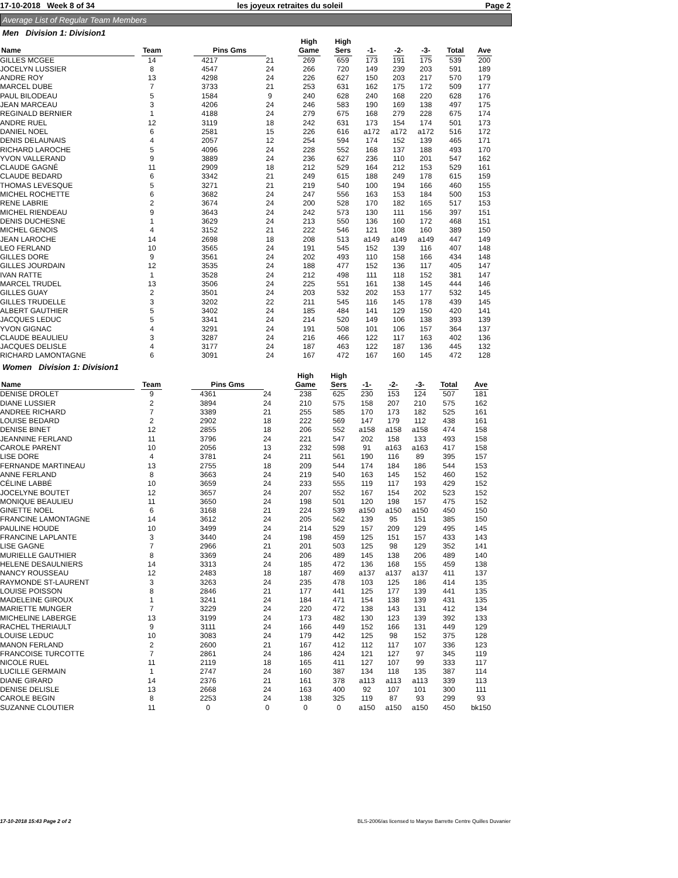17-10-2018 Week 8 of 34 les joyeux retraites du soleil Page 2
Average List of Regular Team Members
Men Division 1: Division1
| Name | Team | Pins Gms | | High Game | High Sers | -1- | -2- | -3- | Total | Ave |
| --- | --- | --- | --- | --- | --- | --- | --- | --- | --- | --- |
| GILLES MCGEE | 14 | 4217 | 21 | 269 | 659 | 173 | 191 | 175 | 539 | 200 |
| JOCELYN LUSSIER | 8 | 4547 | 24 | 266 | 720 | 149 | 239 | 203 | 591 | 189 |
| ANDRE ROY | 13 | 4298 | 24 | 226 | 627 | 150 | 203 | 217 | 570 | 179 |
| MARCEL DUBE | 7 | 3733 | 21 | 253 | 631 | 162 | 175 | 172 | 509 | 177 |
| PAUL BILODEAU | 5 | 1584 | 9 | 240 | 628 | 240 | 168 | 220 | 628 | 176 |
| JEAN MARCEAU | 3 | 4206 | 24 | 246 | 583 | 190 | 169 | 138 | 497 | 175 |
| REGINALD BERNIER | 1 | 4188 | 24 | 279 | 675 | 168 | 279 | 228 | 675 | 174 |
| ANDRE RUEL | 12 | 3119 | 18 | 242 | 631 | 173 | 154 | 174 | 501 | 173 |
| DANIEL NOEL | 6 | 2581 | 15 | 226 | 616 | a172 | a172 | a172 | 516 | 172 |
| DENIS DELAUNAIS | 4 | 2057 | 12 | 254 | 594 | 174 | 152 | 139 | 465 | 171 |
| RICHARD LAROCHE | 5 | 4096 | 24 | 228 | 552 | 168 | 137 | 188 | 493 | 170 |
| YVON VALLERAND | 9 | 3889 | 24 | 236 | 627 | 236 | 110 | 201 | 547 | 162 |
| CLAUDE GAGNÉ | 11 | 2909 | 18 | 212 | 529 | 164 | 212 | 153 | 529 | 161 |
| CLAUDE BEDARD | 6 | 3342 | 21 | 249 | 615 | 188 | 249 | 178 | 615 | 159 |
| THOMAS LEVESQUE | 5 | 3271 | 21 | 219 | 540 | 100 | 194 | 166 | 460 | 155 |
| MICHEL ROCHETTE | 6 | 3682 | 24 | 247 | 556 | 163 | 153 | 184 | 500 | 153 |
| RENE LABRIE | 2 | 3674 | 24 | 200 | 528 | 170 | 182 | 165 | 517 | 153 |
| MICHEL RIENDEAU | 9 | 3643 | 24 | 242 | 573 | 130 | 111 | 156 | 397 | 151 |
| DENIS DUCHESNE | 1 | 3629 | 24 | 213 | 550 | 136 | 160 | 172 | 468 | 151 |
| MICHEL GENOIS | 4 | 3152 | 21 | 222 | 546 | 121 | 108 | 160 | 389 | 150 |
| JEAN LAROCHE | 14 | 2698 | 18 | 208 | 513 | a149 | a149 | a149 | 447 | 149 |
| LEO FERLAND | 10 | 3565 | 24 | 191 | 545 | 152 | 139 | 116 | 407 | 148 |
| GILLES DORE | 9 | 3561 | 24 | 202 | 493 | 110 | 158 | 166 | 434 | 148 |
| GILLES JOURDAIN | 12 | 3535 | 24 | 188 | 477 | 152 | 136 | 117 | 405 | 147 |
| IVAN RATTE | 1 | 3528 | 24 | 212 | 498 | 111 | 118 | 152 | 381 | 147 |
| MARCEL TRUDEL | 13 | 3506 | 24 | 225 | 551 | 161 | 138 | 145 | 444 | 146 |
| GILLES GUAY | 2 | 3501 | 24 | 203 | 532 | 202 | 153 | 177 | 532 | 145 |
| GILLES TRUDELLE | 3 | 3202 | 22 | 211 | 545 | 116 | 145 | 178 | 439 | 145 |
| ALBERT GAUTHIER | 5 | 3402 | 24 | 185 | 484 | 141 | 129 | 150 | 420 | 141 |
| JACQUES LEDUC | 5 | 3341 | 24 | 214 | 520 | 149 | 106 | 138 | 393 | 139 |
| YVON GIGNAC | 4 | 3291 | 24 | 191 | 508 | 101 | 106 | 157 | 364 | 137 |
| CLAUDE BEAULIEU | 3 | 3287 | 24 | 216 | 466 | 122 | 117 | 163 | 402 | 136 |
| JACQUES DELISLE | 4 | 3177 | 24 | 187 | 463 | 122 | 187 | 136 | 445 | 132 |
| RICHARD LAMONTAGNE | 6 | 3091 | 24 | 167 | 472 | 167 | 160 | 145 | 472 | 128 |
Women Division 1: Division1
| Name | Team | Pins Gms | | High Game | High Sers | -1- | -2- | -3- | Total | Ave |
| --- | --- | --- | --- | --- | --- | --- | --- | --- | --- | --- |
| DENISE DROLET | 9 | 4361 | 24 | 238 | 625 | 230 | 153 | 124 | 507 | 181 |
| DIANE LUSSIER | 2 | 3894 | 24 | 210 | 575 | 158 | 207 | 210 | 575 | 162 |
| ANDREE RICHARD | 7 | 3389 | 21 | 255 | 585 | 170 | 173 | 182 | 525 | 161 |
| LOUISE BEDARD | 2 | 2902 | 18 | 222 | 569 | 147 | 179 | 112 | 438 | 161 |
| DENISE BINET | 12 | 2855 | 18 | 206 | 552 | a158 | a158 | a158 | 474 | 158 |
| JEANNINE FERLAND | 11 | 3796 | 24 | 221 | 547 | 202 | 158 | 133 | 493 | 158 |
| CAROLE PARENT | 10 | 2056 | 13 | 232 | 598 | 91 | a163 | a163 | 417 | 158 |
| LISE DORE | 4 | 3781 | 24 | 211 | 561 | 190 | 116 | 89 | 395 | 157 |
| FERNANDE MARTINEAU | 13 | 2755 | 18 | 209 | 544 | 174 | 184 | 186 | 544 | 153 |
| ANNE FERLAND | 8 | 3663 | 24 | 219 | 540 | 163 | 145 | 152 | 460 | 152 |
| CÉLINE LABBÉ | 10 | 3659 | 24 | 233 | 555 | 119 | 117 | 193 | 429 | 152 |
| JOCELYNE BOUTET | 12 | 3657 | 24 | 207 | 552 | 167 | 154 | 202 | 523 | 152 |
| MONIQUE BEAULIEU | 11 | 3650 | 24 | 198 | 501 | 120 | 198 | 157 | 475 | 152 |
| GINETTE NOEL | 6 | 3168 | 21 | 224 | 539 | a150 | a150 | a150 | 450 | 150 |
| FRANCINE LAMONTAGNE | 14 | 3612 | 24 | 205 | 562 | 139 | 95 | 151 | 385 | 150 |
| PAULINE HOUDE | 10 | 3499 | 24 | 214 | 529 | 157 | 209 | 129 | 495 | 145 |
| FRANCINE LAPLANTE | 3 | 3440 | 24 | 198 | 459 | 125 | 151 | 157 | 433 | 143 |
| LISE GAGNE | 7 | 2966 | 21 | 201 | 503 | 125 | 98 | 129 | 352 | 141 |
| MURIELLE GAUTHIER | 8 | 3369 | 24 | 206 | 489 | 145 | 138 | 206 | 489 | 140 |
| HELENE DESAULNIERS | 14 | 3313 | 24 | 185 | 472 | 136 | 168 | 155 | 459 | 138 |
| NANCY ROUSSEAU | 12 | 2483 | 18 | 187 | 469 | a137 | a137 | a137 | 411 | 137 |
| RAYMONDE ST-LAURENT | 3 | 3263 | 24 | 235 | 478 | 103 | 125 | 186 | 414 | 135 |
| LOUISE POISSON | 8 | 2846 | 21 | 177 | 441 | 125 | 177 | 139 | 441 | 135 |
| MADELEINE GIROUX | 1 | 3241 | 24 | 184 | 471 | 154 | 138 | 139 | 431 | 135 |
| MARIETTE MUNGER | 7 | 3229 | 24 | 220 | 472 | 138 | 143 | 131 | 412 | 134 |
| MICHELINE LABERGE | 13 | 3199 | 24 | 173 | 482 | 130 | 123 | 139 | 392 | 133 |
| RACHEL THERIAULT | 9 | 3111 | 24 | 166 | 449 | 152 | 166 | 131 | 449 | 129 |
| LOUISE LEDUC | 10 | 3083 | 24 | 179 | 442 | 125 | 98 | 152 | 375 | 128 |
| MANON FERLAND | 2 | 2600 | 21 | 167 | 412 | 112 | 117 | 107 | 336 | 123 |
| FRANCOISE TURCOTTE | 7 | 2861 | 24 | 186 | 424 | 121 | 127 | 97 | 345 | 119 |
| NICOLE RUEL | 11 | 2119 | 18 | 165 | 411 | 127 | 107 | 99 | 333 | 117 |
| LUCILLE GERMAIN | 1 | 2747 | 24 | 160 | 387 | 134 | 118 | 135 | 387 | 114 |
| DIANE GIRARD | 14 | 2376 | 21 | 161 | 378 | a113 | a113 | a113 | 339 | 113 |
| DENISE DELISLE | 13 | 2668 | 24 | 163 | 400 | 92 | 107 | 101 | 300 | 111 |
| CAROLE BEGIN | 8 | 2253 | 24 | 138 | 325 | 119 | 87 | 93 | 299 | 93 |
| SUZANNE CLOUTIER | 11 | 0 | 0 | 0 | 0 | a150 | a150 | a150 | 450 | bk150 |
17-10-2018 15:43 Page 2 of 2 BLS-2006/as licensed to Maryse Barrette Centre Quilles Duvanier